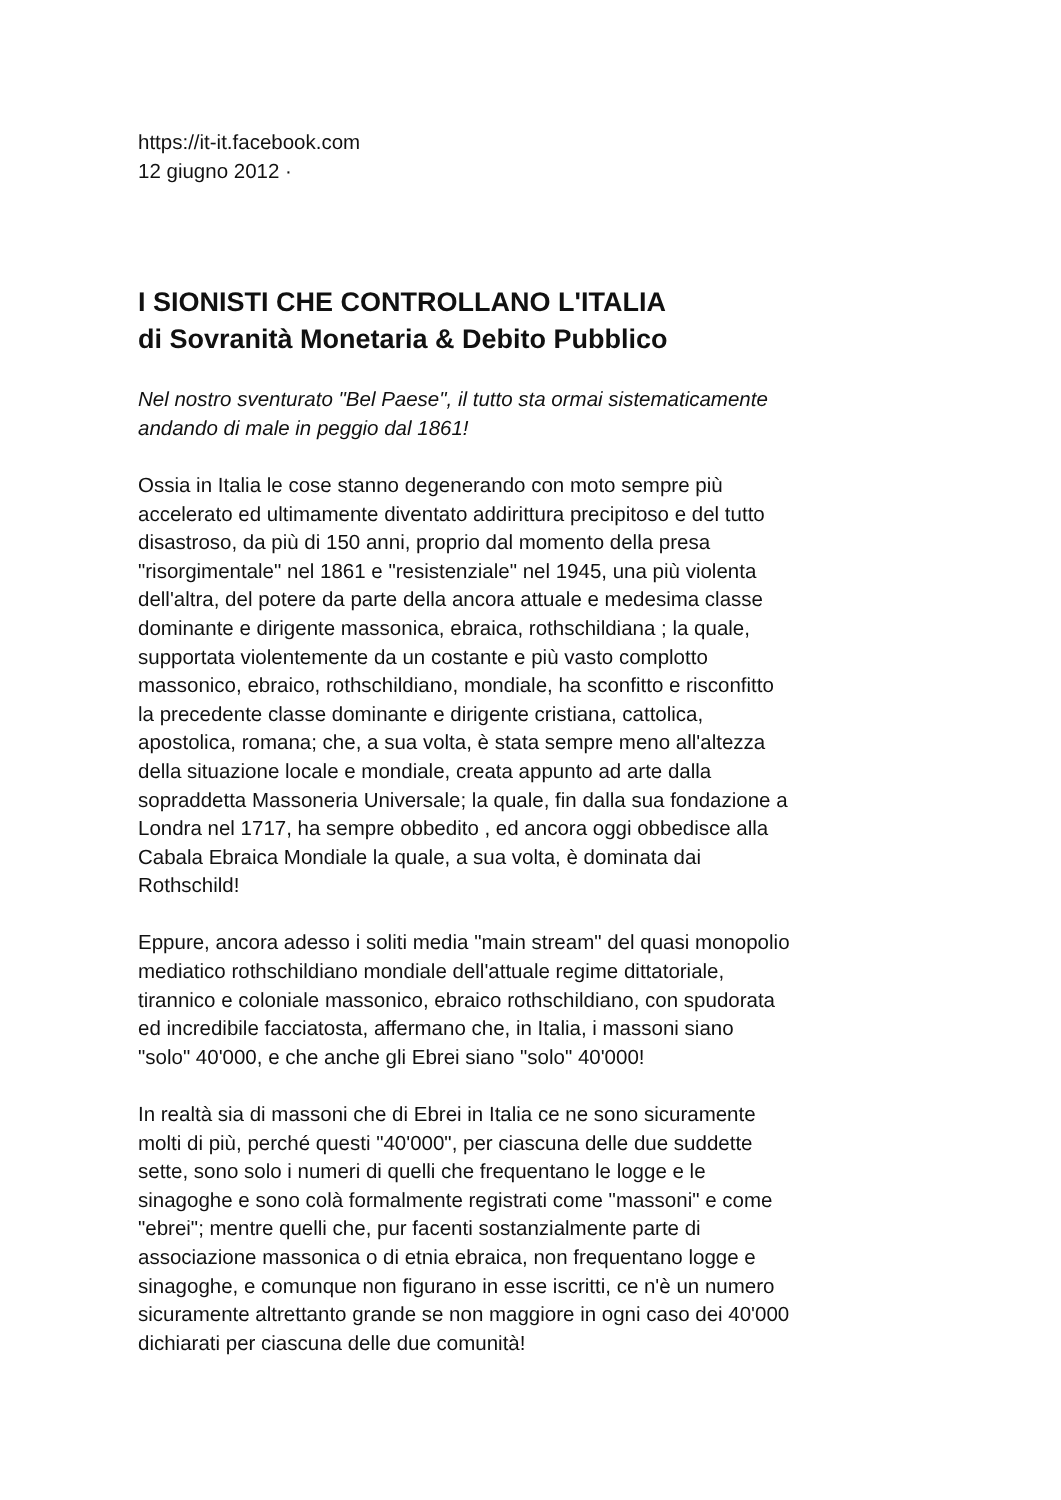https://it-it.facebook.com
12 giugno 2012 ·
I SIONISTI CHE CONTROLLANO L'ITALIA
di Sovranità Monetaria & Debito Pubblico
Nel nostro sventurato "Bel Paese", il tutto sta ormai sistematicamente
andando di male in peggio dal 1861!
Ossia in Italia le cose stanno degenerando con moto sempre più
accelerato ed ultimamente diventato addirittura precipitoso e del tutto
disastroso, da più di 150 anni, proprio dal momento della presa
"risorgimentale" nel 1861 e "resistenziale" nel 1945, una più violenta
dell'altra, del potere da parte della ancora attuale e medesima classe
dominante e dirigente massonica, ebraica, rothschildiana ; la quale,
supportata violentemente da un costante e più vasto complotto
massonico, ebraico, rothschildiano, mondiale, ha sconfitto e risconfitto
la precedente classe dominante e dirigente cristiana, cattolica,
apostolica, romana; che, a sua volta, è stata sempre meno all'altezza
della situazione locale e mondiale, creata appunto ad arte dalla
sopraddetta Massoneria Universale; la quale, fin dalla sua fondazione a
Londra nel 1717, ha sempre obbedito , ed ancora oggi obbedisce alla
Cabala Ebraica Mondiale la quale, a sua volta, è dominata dai
Rothschild!
Eppure, ancora adesso i soliti media "main stream" del quasi monopolio
mediatico rothschildiano mondiale dell'attuale regime dittatoriale,
tirannico e coloniale massonico, ebraico rothschildiano, con spudorata
ed incredibile facciatosta, affermano che, in Italia, i massoni siano
"solo" 40'000, e che anche gli Ebrei siano "solo" 40'000!
In realtà sia di massoni che di Ebrei in Italia ce ne sono sicuramente
molti di più, perché questi "40'000", per ciascuna delle due suddette
sette, sono solo i numeri di quelli che frequentano le logge e le
sinagoghe e sono colà formalmente registrati come "massoni" e come
"ebrei"; mentre quelli che, pur facenti sostanzialmente parte di
associazione massonica o di etnia ebraica, non frequentano logge e
sinagoghe, e comunque non figurano in esse iscritti, ce n'è un numero
sicuramente altrettanto grande se non maggiore in ogni caso dei 40'000
dichiarati per ciascuna delle due comunità!